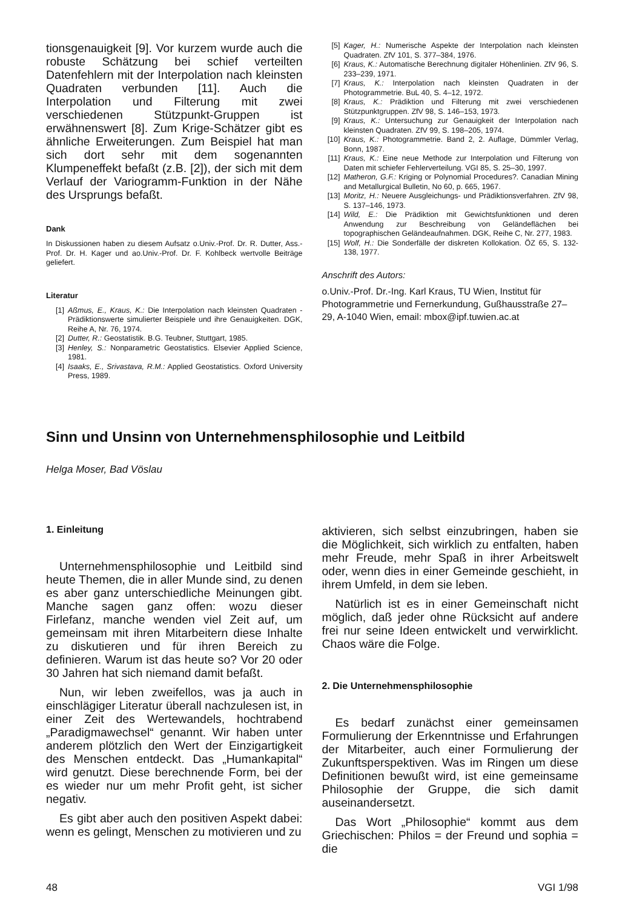tionsgenauigkeit [9]. Vor kurzem wurde auch die robuste Schätzung bei schief verteilten Datenfehlern mit der Interpolation nach kleinsten Quadraten verbunden [11]. Auch die Interpolation und Filterung mit zwei verschiedenen Stützpunkt-Gruppen ist erwähnenswert [8]. Zum Krige-Schätzer gibt es ähnliche Erweiterungen. Zum Beispiel hat man sich dort sehr mit dem sogenannten Klumpeneffekt befaßt (z.B. [2]), der sich mit dem Verlauf der Variogramm-Funktion in der Nähe des Ursprungs befaßt.
Dank
In Diskussionen haben zu diesem Aufsatz o.Univ.-Prof. Dr. R. Dutter, Ass.-Prof. Dr. H. Kager und ao.Univ.-Prof. Dr. F. Kohlbeck wertvolle Beiträge geliefert.
Literatur
[1] Aßmus, E., Kraus, K.: Die Interpolation nach kleinsten Quadraten - Prädiktionswerte simulierter Beispiele und ihre Genauigkeiten. DGK, Reihe A, Nr. 76, 1974.
[2] Dutter, R.: Geostatistik. B.G. Teubner, Stuttgart, 1985.
[3] Henley, S.: Nonparametric Geostatistics. Elsevier Applied Science, 1981.
[4] Isaaks, E., Srivastava, R.M.: Applied Geostatistics. Oxford University Press, 1989.
[5] Kager, H.: Numerische Aspekte der Interpolation nach kleinsten Quadraten. ZfV 101, S. 377–384, 1976.
[6] Kraus, K.: Automatische Berechnung digitaler Höhenlinien. ZfV 96, S. 233–239, 1971.
[7] Kraus, K.: Interpolation nach kleinsten Quadraten in der Photogrammetrie. BuL 40, S. 4–12, 1972.
[8] Kraus, K.: Prädiktion und Filterung mit zwei verschiedenen Stützpunktgruppen. ZfV 98, S. 146–153, 1973.
[9] Kraus, K.: Untersuchung zur Genauigkeit der Interpolation nach kleinsten Quadraten. ZfV 99, S. 198–205, 1974.
[10] Kraus, K.: Photogrammetrie. Band 2, 2. Auflage, Dümmler Verlag, Bonn, 1987.
[11] Kraus, K.: Eine neue Methode zur Interpolation und Filterung von Daten mit schiefer Fehlerverteilung. VGI 85, S. 25–30, 1997.
[12] Matheron, G.F.: Kriging or Polynomial Procedures?. Canadian Mining and Metallurgical Bulletin, No 60, p. 665, 1967.
[13] Moritz, H.: Neuere Ausgleichungs- und Prädiktionsverfahren. ZfV 98, S. 137–146, 1973.
[14] Wild, E.: Die Prädiktion mit Gewichtsfunktionen und deren Anwendung zur Beschreibung von Geländeflächen bei topographischen Geländeaufnahmen. DGK, Reihe C, Nr. 277, 1983.
[15] Wolf, H.: Die Sonderfälle der diskreten Kollokation. ÖZ 65, S. 132-138, 1977.
Anschrift des Autors:
o.Univ.-Prof. Dr.-Ing. Karl Kraus, TU Wien, Institut für Photogrammetrie und Fernerkundung, Gußhausstraße 27–29, A-1040 Wien, email: mbox@ipf.tuwien.ac.at
Sinn und Unsinn von Unternehmensphilosophie und Leitbild
Helga Moser, Bad Vöslau
1. Einleitung
Unternehmensphilosophie und Leitbild sind heute Themen, die in aller Munde sind, zu denen es aber ganz unterschiedliche Meinungen gibt. Manche sagen ganz offen: wozu dieser Firlefanz, manche wenden viel Zeit auf, um gemeinsam mit ihren Mitarbeitern diese Inhalte zu diskutieren und für ihren Bereich zu definieren. Warum ist das heute so? Vor 20 oder 30 Jahren hat sich niemand damit befaßt.
Nun, wir leben zweifellos, was ja auch in einschlägiger Literatur überall nachzulesen ist, in einer Zeit des Wertewandels, hochtrabend „Paradigmawechsel“ genannt. Wir haben unter anderem plötzlich den Wert der Einzigartigkeit des Menschen entdeckt. Das „Humankapital“ wird genutzt. Diese berechnende Form, bei der es wieder nur um mehr Profit geht, ist sicher negativ.
Es gibt aber auch den positiven Aspekt dabei: wenn es gelingt, Menschen zu motivieren und zu
aktivieren, sich selbst einzubringen, haben sie die Möglichkeit, sich wirklich zu entfalten, haben mehr Freude, mehr Spaß in ihrer Arbeitswelt oder, wenn dies in einer Gemeinde geschieht, in ihrem Umfeld, in dem sie leben.
Natürlich ist es in einer Gemeinschaft nicht möglich, daß jeder ohne Rücksicht auf andere frei nur seine Ideen entwickelt und verwirklicht. Chaos wäre die Folge.
2. Die Unternehmensphilosophie
Es bedarf zunächst einer gemeinsamen Formulierung der Erkenntnisse und Erfahrungen der Mitarbeiter, auch einer Formulierung der Zukunftsperspektiven. Was im Ringen um diese Definitionen bewußt wird, ist eine gemeinsame Philosophie der Gruppe, die sich damit auseinandersetzt.
Das Wort „Philosophie“ kommt aus dem Griechischen: Philos = der Freund und sophia = die
48 VGI 1/98